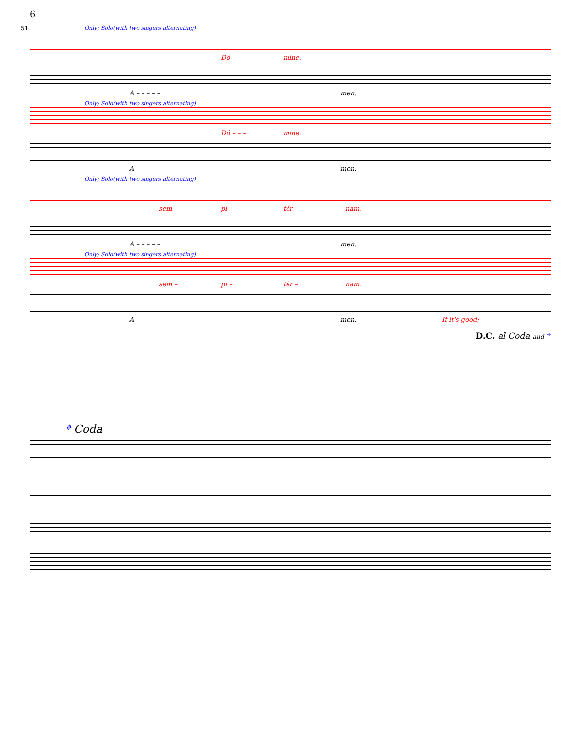6
51
Only; Solo(with two singers alternating)
Dó – – – mine.
A – – – – – men.
Only; Solo(with two singers alternating)
Dó – – – mine.
A – – – – – men.
Only; Solo(with two singers alternating)
sem – pi – tér – nam.
A – – – – – men.
Only; Solo(with two singers alternating)
sem – pi – tér – nam.
A – – – – – men. If it's good;
D.C. al Coda and 𝄌
𝄌 Coda